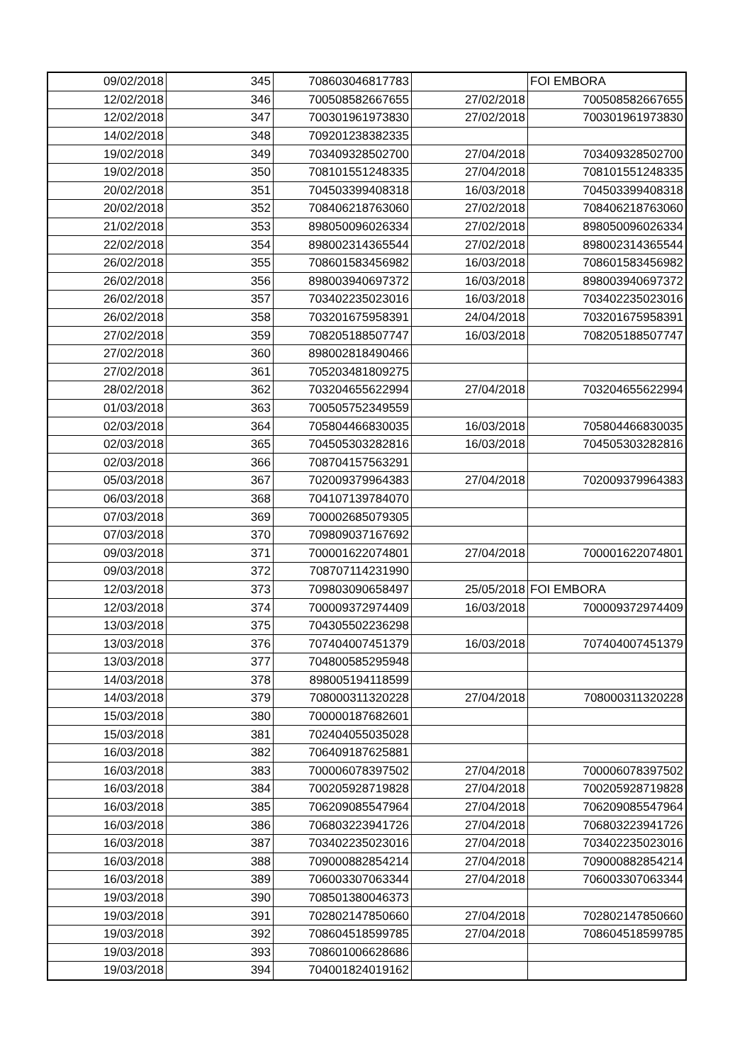| 09/02/2018 | 345 | 708603046817783 | | FOI EMBORA |
| 12/02/2018 | 346 | 700508582667655 | 27/02/2018 | 700508582667655 |
| 12/02/2018 | 347 | 700301961973830 | 27/02/2018 | 700301961973830 |
| 14/02/2018 | 348 | 709201238382335 | | |
| 19/02/2018 | 349 | 703409328502700 | 27/04/2018 | 703409328502700 |
| 19/02/2018 | 350 | 708101551248335 | 27/04/2018 | 708101551248335 |
| 20/02/2018 | 351 | 704503399408318 | 16/03/2018 | 704503399408318 |
| 20/02/2018 | 352 | 708406218763060 | 27/02/2018 | 708406218763060 |
| 21/02/2018 | 353 | 898050096026334 | 27/02/2018 | 898050096026334 |
| 22/02/2018 | 354 | 898002314365544 | 27/02/2018 | 898002314365544 |
| 26/02/2018 | 355 | 708601583456982 | 16/03/2018 | 708601583456982 |
| 26/02/2018 | 356 | 898003940697372 | 16/03/2018 | 898003940697372 |
| 26/02/2018 | 357 | 703402235023016 | 16/03/2018 | 703402235023016 |
| 26/02/2018 | 358 | 703201675958391 | 24/04/2018 | 703201675958391 |
| 27/02/2018 | 359 | 708205188507747 | 16/03/2018 | 708205188507747 |
| 27/02/2018 | 360 | 898002818490466 | | |
| 27/02/2018 | 361 | 705203481809275 | | |
| 28/02/2018 | 362 | 703204655622994 | 27/04/2018 | 703204655622994 |
| 01/03/2018 | 363 | 700505752349559 | | |
| 02/03/2018 | 364 | 705804466830035 | 16/03/2018 | 705804466830035 |
| 02/03/2018 | 365 | 704505303282816 | 16/03/2018 | 704505303282816 |
| 02/03/2018 | 366 | 708704157563291 | | |
| 05/03/2018 | 367 | 702009379964383 | 27/04/2018 | 702009379964383 |
| 06/03/2018 | 368 | 704107139784070 | | |
| 07/03/2018 | 369 | 700002685079305 | | |
| 07/03/2018 | 370 | 709809037167692 | | |
| 09/03/2018 | 371 | 700001622074801 | 27/04/2018 | 700001622074801 |
| 09/03/2018 | 372 | 708707114231990 | | |
| 12/03/2018 | 373 | 709803090658497 | 25/05/2018 | FOI EMBORA |
| 12/03/2018 | 374 | 700009372974409 | 16/03/2018 | 700009372974409 |
| 13/03/2018 | 375 | 704305502236298 | | |
| 13/03/2018 | 376 | 707404007451379 | 16/03/2018 | 707404007451379 |
| 13/03/2018 | 377 | 704800585295948 | | |
| 14/03/2018 | 378 | 898005194118599 | | |
| 14/03/2018 | 379 | 708000311320228 | 27/04/2018 | 708000311320228 |
| 15/03/2018 | 380 | 700000187682601 | | |
| 15/03/2018 | 381 | 702404055035028 | | |
| 16/03/2018 | 382 | 706409187625881 | | |
| 16/03/2018 | 383 | 700006078397502 | 27/04/2018 | 700006078397502 |
| 16/03/2018 | 384 | 700205928719828 | 27/04/2018 | 700205928719828 |
| 16/03/2018 | 385 | 706209085547964 | 27/04/2018 | 706209085547964 |
| 16/03/2018 | 386 | 706803223941726 | 27/04/2018 | 706803223941726 |
| 16/03/2018 | 387 | 703402235023016 | 27/04/2018 | 703402235023016 |
| 16/03/2018 | 388 | 709000882854214 | 27/04/2018 | 709000882854214 |
| 16/03/2018 | 389 | 706003307063344 | 27/04/2018 | 706003307063344 |
| 19/03/2018 | 390 | 708501380046373 | | |
| 19/03/2018 | 391 | 702802147850660 | 27/04/2018 | 702802147850660 |
| 19/03/2018 | 392 | 708604518599785 | 27/04/2018 | 708604518599785 |
| 19/03/2018 | 393 | 708601006628686 | | |
| 19/03/2018 | 394 | 704001824019162 | | |